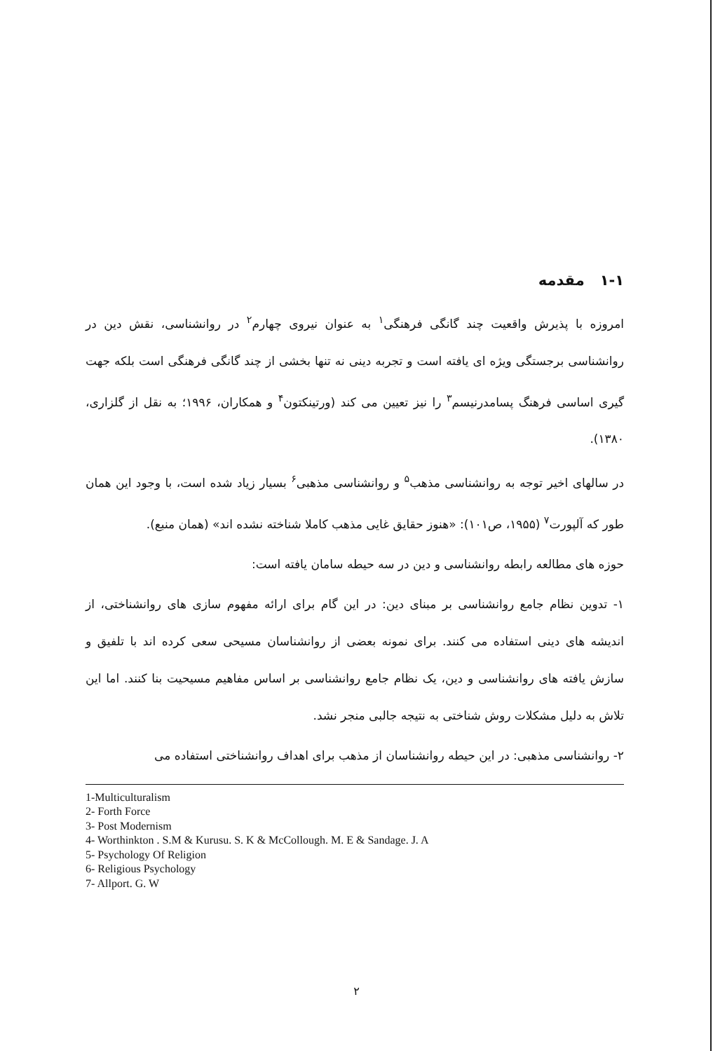۱-۱ مقدمه
امروزه با پذیرش واقعیت چند گانگی فرهنگی<sup>۱</sup> به عنوان نیروی چهارم<sup>۲</sup> در روانشناسی، نقش دین در روانشناسی برجستگی ویژه ای یافته است و تجربه دینی نه تنها بخشی از چند گانگی فرهنگی است بلکه جهت گیری اساسی فرهنگ پسامدرنیسم<sup>۳</sup> را نیز تعیین می کند (ورتینکتون<sup>۴</sup> و همکاران، ۱۹۹۶؛ به نقل از گلزاری، ۱۳۸۰).
در سالهای اخیر توجه به روانشناسی مذهب<sup>۵</sup> و روانشناسی مذهبی<sup>۶</sup> بسیار زیاد شده است، با وجود این همان طور که آلپورت<sup>۷</sup> (۱۹۵۵، ص۱۰۱): «هنوز حقایق غایی مذهب کاملا شناخته نشده اند» (همان منبع).
حوزه های مطالعه رابطه روانشناسی و دین در سه حیطه سامان یافته است:
۱- تدوین نظام جامع روانشناسی بر مبنای دین: در این گام برای ارائه مفهوم سازی های روانشناختی، از اندیشه های دینی استفاده می کنند. برای نمونه بعضی از روانشناسان مسیحی سعی کرده اند با تلفیق و سازش یافته های روانشناسی و دین، یک نظام جامع روانشناسی بر اساس مفاهیم مسیحیت بنا کنند. اما این تلاش به دلیل مشکلات روش شناختی به نتیجه جالبی منجر نشد.
۲- روانشناسی مذهبی: در این حیطه روانشناسان از مذهب برای اهداف روانشناختی استفاده می
1-Multiculturalism
2- Forth Force
3- Post Modernism
4- Worthinkton . S.M & Kurusu. S. K & McCollough. M. E & Sandage. J. A
5- Psychology Of Religion
6- Religious Psychology
7- Allport. G. W
۲